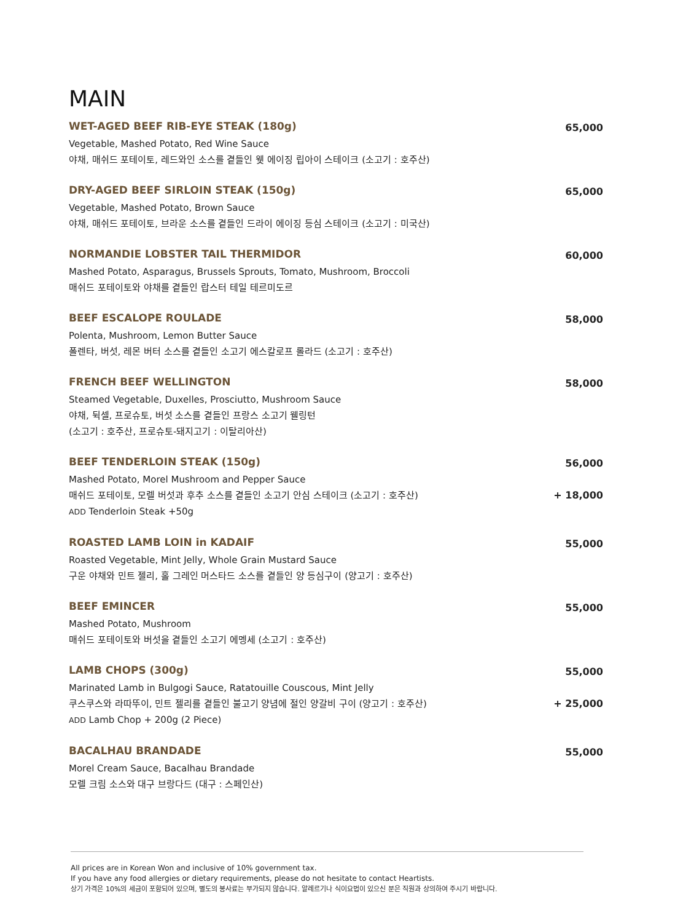MAIN
WET-AGED BEEF RIB-EYE STEAK (180g)
Vegetable, Mashed Potato, Red Wine Sauce
야채, 매쉬드 포테이토, 레드와인 소스를 곁들인 웻 에이징 립아이 스테이크 (소고기 : 호주산)
65,000
DRY-AGED BEEF SIRLOIN STEAK (150g)
Vegetable, Mashed Potato, Brown Sauce
야채, 매쉬드 포테이토, 브라운 소스를 곁들인 드라이 에이징 등심 스테이크 (소고기 : 미국산)
65,000
NORMANDIE LOBSTER TAIL THERMIDOR
Mashed Potato, Asparagus, Brussels Sprouts, Tomato, Mushroom, Broccoli
매쉬드 포테이토와 야채를 곁들인 랍스터 테일 테르미도르
60,000
BEEF ESCALOPE ROULADE
Polenta, Mushroom, Lemon Butter Sauce
폴렌타, 버섯, 레몬 버터 소스를 곁들인 소고기 에스칼로프 롤라드 (소고기 : 호주산)
58,000
FRENCH BEEF WELLINGTON
Steamed Vegetable, Duxelles, Prosciutto, Mushroom Sauce
야채, 뒥셀, 프로슈토, 버섯 소스를 곁들인 프랑스 소고기 웰링턴
(소고기 : 호주산, 프로슈토-돼지고기 : 이탈리아산)
58,000
BEEF TENDERLOIN STEAK (150g)
Mashed Potato, Morel Mushroom and Pepper Sauce
매쉬드 포테이토, 모렐 버섯과 후추 소스를 곁들인 소고기 안심 스테이크 (소고기 : 호주산)
ADD Tenderloin Steak +50g
56,000
+ 18,000
ROASTED LAMB LOIN in KADAIF
Roasted Vegetable, Mint Jelly, Whole Grain Mustard Sauce
구운 야채와 민트 젤리, 홀 그레인 머스타드 소스를 곁들인 양 등심구이 (양고기 : 호주산)
55,000
BEEF EMINCER
Mashed Potato, Mushroom
매쉬드 포테이토와 버섯을 곁들인 소고기 에멩세 (소고기 : 호주산)
55,000
LAMB CHOPS (300g)
Marinated Lamb in Bulgogi Sauce, Ratatouille Couscous, Mint Jelly
쿠스쿠스와 라따뚜이, 민트 젤리를 곁들인 불고기 양념에 절인 양갈비 구이 (양고기 : 호주산)
ADD Lamb Chop + 200g (2 Piece)
55,000
+ 25,000
BACALHAU BRANDADE
Morel Cream Sauce, Bacalhau Brandade
모렐 크림 소스와 대구 브랑다드 (대구 : 스페인산)
55,000
All prices are in Korean Won and inclusive of 10% government tax.
If you have any food allergies or dietary requirements, please do not hesitate to contact Heartists.
상기 가격은 10%의 세금이 포함되어 있으며, 별도의 봉사료는 부가되지 않습니다. 알레르기나 식이요법이 있으신 분은 직원과 상의하여 주시기 바랍니다.